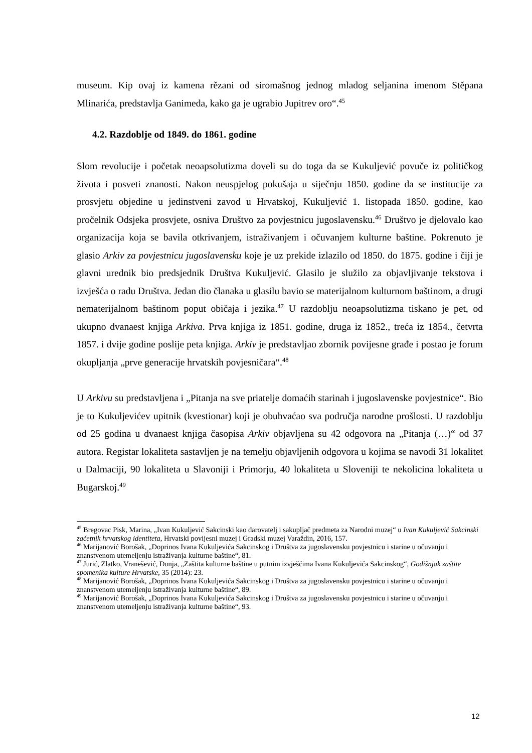museum. Kip ovaj iz kamena rězani od siromašnog jednog mladog seljanina imenom Stěpana Mlinarića, predstavlja Ganimeda, kako ga je ugrabio Jupitrev oro“.<sup>45</sup>
4.2. Razdoblje od 1849. do 1861. godine
Slom revolucije i početak neoapsolutizma doveli su do toga da se Kukuljević povuče iz političkog života i posveti znanosti. Nakon neuspjelog pokušaja u siječnju 1850. godine da se institucije za prosvjetu objedine u jedinstveni zavod u Hrvatskoj, Kukuljević 1. listopada 1850. godine, kao pročelnik Odsjeka prosvjete, osniva Društvo za povjestnicu jugoslavensku.<sup>46</sup> Društvo je djelovalo kao organizacija koja se bavila otkrivanjem, istraživanjem i očuvanjem kulturne baštine. Pokrenuto je glasio Arkiv za povjestnicu jugoslavensku koje je uz prekide izlazilo od 1850. do 1875. godine i čiji je glavni urednik bio predsjednik Društva Kukuljević. Glasilo je služilo za objavljivanje tekstova i izvješća o radu Društva. Jedan dio članaka u glasilu bavio se materijalnom kulturnom baštinom, a drugi nematerijalnom baštinom poput običaja i jezika.<sup>47</sup> U razdoblju neoapsolutizma tiskano je pet, od ukupno dvanaest knjiga Arkiva. Prva knjiga iz 1851. godine, druga iz 1852., treća iz 1854., četvrta 1857. i dvije godine poslije peta knjiga. Arkiv je predstavljao zbornik povijesne građe i postao je forum okupljanja „prve generacije hrvatskih povjesničara“.<sup>48</sup>
U Arkivu su predstavljena i „Pitanja na sve priatelje domaćih starinah i jugoslavenske povjestnice“. Bio je to Kukuljevićev upitnik (kvestionar) koji je obuhvaćao sva područja narodne prošlosti. U razdoblju od 25 godina u dvanaest knjiga časopisa Arkiv objavljena su 42 odgovora na „Pitanja (…)“ od 37 autora. Registar lokaliteta sastavljen je na temelju objavljenih odgovora u kojima se navodi 31 lokalitet u Dalmaciji, 90 lokaliteta u Slavoniji i Primorju, 40 lokaliteta u Sloveniji te nekolicina lokaliteta u Bugarskoj.<sup>49</sup>
<sup>45</sup> Bregovac Pisk, Marina, „Ivan Kukuljević Sakcinski kao darovatelj i sakupljač predmeta za Narodni muzej“ u Ivan Kukuljević Sakcinski začetnik hrvatskog identiteta, Hrvatski povijesni muzej i Gradski muzej Varaždin, 2016, 157.
<sup>46</sup> Marijanović Borošak, „Doprinos Ivana Kukuljevića Sakcinskog i Društva za jugoslavensku povjestnicu i starine u očuvanju i znanstvenom utemeljenju istraživanja kulturne baštine“, 81.
<sup>47</sup> Jurić, Zlatko, Vranešević, Dunja, „Zaštita kulturne baštine u putnim izvješćima Ivana Kukuljevića Sakcinskog“, Godišnjak zaštite spomenika kulture Hrvatske, 35 (2014): 23.
<sup>48</sup> Marijanović Borošak, „Doprinos Ivana Kukuljevića Sakcinskog i Društva za jugoslavensku povjestnicu i starine u očuvanju i znanstvenom utemeljenju istraživanja kulturne baštine“, 89.
<sup>49</sup> Marijanović Borošak, „Doprinos Ivana Kukuljevića Sakcinskog i Društva za jugoslavensku povjestnicu i starine u očuvanju i znanstvenom utemeljenju istraživanja kulturne baštine“, 93.
12